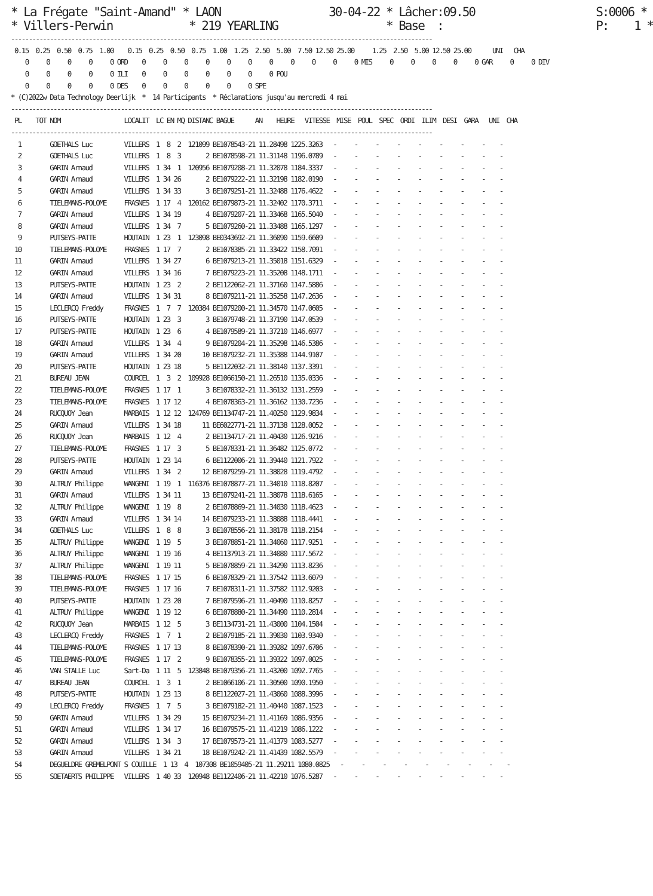* La Frégate "Saint-Amand" * LAON                 30-04-22 * Lâcher:09.50                   S:0006 *
* Villers-Perwin            * 219 YEARLING                 * Base  :                        P:    1 *
-----------------------------------------------------------------------------------------------------------------------
 0.15  0.25  0.50  0.75  1.00    0.15  0.25  0.50  0.75  1.00  1.25  2.50  5.00  7.50 12.50 25.00     1.25  2.50  5.00 12.50 25.00      UNI   CHA
    0     0     0     0     0 ORD    0     0     0     0     0     0     0     0     0     0     0 MIS     0     0     0     0     0 GAR     0     0 DIV
    0     0     0     0     0 ILI    0     0     0     0     0     0     0 POU
    0     0     0     0     0 DES    0     0     0     0     0     0 SPE
* (C)2022w Data Technology Deerlijk  *  14 Participants  * Réclamations jusqu'au mercredi 4 mai
-----------------------------------------------------------------------------------------------------------------------
 PL    TOT NOM                  LOCALIT  LC EN MQ DISTANC BAGUE      AN    HEURE   VITESSE  MISE  POUL  SPEC  ORDI  ILIM  DESI  GARA   UNI  CHA
-----------------------------------------------------------------------------------------------------------------------
  1        GOETHALS Luc         VILLERS  1  8  2  121099 BE1078543-21 11.28498 1225.3263   -     -     -     -     -     -     -     -    -
  2        GOETHALS Luc         VILLERS  1  8  3       2 BE1078598-21 11.31148 1196.0789   -     -     -     -     -     -     -     -    -
  3        GARIN Arnaud         VILLERS  1 34  1  120956 BE1079208-21 11.32078 1184.3337   -     -     -     -     -     -     -     -    -
  4        GARIN Arnaud         VILLERS  1 34 26       2 BE1079222-21 11.32198 1182.0190   -     -     -     -     -     -     -     -    -
  5        GARIN Arnaud         VILLERS  1 34 33       3 BE1079251-21 11.32488 1176.4622   -     -     -     -     -     -     -     -    -
  6        TIELEMANS-POLOME     FRASNES  1 17  4  120162 BE1079873-21 11.32402 1170.3711   -     -     -     -     -     -     -     -    -
  7        GARIN Arnaud         VILLERS  1 34 19       4 BE1079207-21 11.33468 1165.5040   -     -     -     -     -     -     -     -    -
  8        GARIN Arnaud         VILLERS  1 34  7       5 BE1079260-21 11.33488 1165.1297   -     -     -     -     -     -     -     -    -
  9        PUTSEYS-PATTE        HOUTAIN  1 23  1  123098 BE0343692-21 11.36090 1159.6609   -     -     -     -     -     -     -     -    -
 10        TIELEMANS-POLOME     FRASNES  1 17  7       2 BE1078385-21 11.33422 1158.7091   -     -     -     -     -     -     -     -    -
 11        GARIN Arnaud         VILLERS  1 34 27       6 BE1079213-21 11.35018 1151.6329   -     -     -     -     -     -     -     -    -
 12        GARIN Arnaud         VILLERS  1 34 16       7 BE1079223-21 11.35208 1148.1711   -     -     -     -     -     -     -     -    -
 13        PUTSEYS-PATTE        HOUTAIN  1 23  2       2 BE1122062-21 11.37160 1147.5886   -     -     -     -     -     -     -     -    -
 14        GARIN Arnaud         VILLERS  1 34 31       8 BE1079211-21 11.35258 1147.2636   -     -     -     -     -     -     -     -    -
 15        LECLERCQ Freddy      FRASNES  1  7  7  120384 BE1079200-21 11.34570 1147.0605   -     -     -     -     -     -     -     -    -
 16        PUTSEYS-PATTE        HOUTAIN  1 23  3       3 BE1079748-21 11.37190 1147.0539   -     -     -     -     -     -     -     -    -
 17        PUTSEYS-PATTE        HOUTAIN  1 23  6       4 BE1079589-21 11.37210 1146.6977   -     -     -     -     -     -     -     -    -
 18        GARIN Arnaud         VILLERS  1 34  4       9 BE1079204-21 11.35298 1146.5386   -     -     -     -     -     -     -     -    -
 19        GARIN Arnaud         VILLERS  1 34 20      10 BE1079232-21 11.35388 1144.9107   -     -     -     -     -     -     -     -    -
 20        PUTSEYS-PATTE        HOUTAIN  1 23 18       5 BE1122032-21 11.38140 1137.3391   -     -     -     -     -     -     -     -    -
 21        BUREAU JEAN          COURCEL  1  3  2  109928 BE1066150-21 11.26510 1135.0336   -     -     -     -     -     -     -     -    -
 22        TIELEMANS-POLOME     FRASNES  1 17  1       3 BE1078332-21 11.36132 1131.2559   -     -     -     -     -     -     -     -    -
 23        TIELEMANS-POLOME     FRASNES  1 17 12       4 BE1078363-21 11.36162 1130.7236   -     -     -     -     -     -     -     -    -
 24        RUCQUOY Jean         MARBAIS  1 12 12  124769 BE1134747-21 11.40250 1129.9834   -     -     -     -     -     -     -     -    -
 25        GARIN Arnaud         VILLERS  1 34 18      11 BE6022771-21 11.37138 1128.0052   -     -     -     -     -     -     -     -    -
 26        RUCQUOY Jean         MARBAIS  1 12  4       2 BE1134717-21 11.40430 1126.9216   -     -     -     -     -     -     -     -    -
 27        TIELEMANS-POLOME     FRASNES  1 17  3       5 BE1078331-21 11.36482 1125.0772   -     -     -     -     -     -     -     -    -
 28        PUTSEYS-PATTE        HOUTAIN  1 23 14       6 BE1122006-21 11.39440 1121.7922   -     -     -     -     -     -     -     -    -
 29        GARIN Arnaud         VILLERS  1 34  2      12 BE1079259-21 11.38028 1119.4792   -     -     -     -     -     -     -     -    -
 30        ALTRUY Philippe      WANGENI  1 19  1  116376 BE1078877-21 11.34010 1118.8207   -     -     -     -     -     -     -     -    -
 31        GARIN Arnaud         VILLERS  1 34 11      13 BE1079241-21 11.38078 1118.6165   -     -     -     -     -     -     -     -    -
 32        ALTRUY Philippe      WANGENI  1 19  8       2 BE1078869-21 11.34030 1118.4623   -     -     -     -     -     -     -     -    -
 33        GARIN Arnaud         VILLERS  1 34 14      14 BE1079233-21 11.38088 1118.4441   -     -     -     -     -     -     -     -    -
 34        GOETHALS Luc         VILLERS  1  8  8       3 BE1078556-21 11.38178 1118.2154   -     -     -     -     -     -     -     -    -
 35        ALTRUY Philippe      WANGENI  1 19  5       3 BE1078851-21 11.34060 1117.9251   -     -     -     -     -     -     -     -    -
 36        ALTRUY Philippe      WANGENI  1 19 16       4 BE1137913-21 11.34080 1117.5672   -     -     -     -     -     -     -     -    -
 37        ALTRUY Philippe      WANGENI  1 19 11       5 BE1078859-21 11.34290 1113.8236   -     -     -     -     -     -     -     -    -
 38        TIELEMANS-POLOME     FRASNES  1 17 15       6 BE1078329-21 11.37542 1113.6079   -     -     -     -     -     -     -     -    -
 39        TIELEMANS-POLOME     FRASNES  1 17 16       7 BE1078311-21 11.37582 1112.9203   -     -     -     -     -     -     -     -    -
 40        PUTSEYS-PATTE        HOUTAIN  1 23 20       7 BE1079596-21 11.40490 1110.8257   -     -     -     -     -     -     -     -    -
 41        ALTRUY Philippe      WANGENI  1 19 12       6 BE1078880-21 11.34490 1110.2814   -     -     -     -     -     -     -     -    -
 42        RUCQUOY Jean         MARBAIS  1 12  5       3 BE1134731-21 11.43000 1104.1504   -     -     -     -     -     -     -     -    -
 43        LECLERCQ Freddy      FRASNES  1  7  1       2 BE1079185-21 11.39030 1103.9340   -     -     -     -     -     -     -     -    -
 44        TIELEMANS-POLOME     FRASNES  1 17 13       8 BE1078390-21 11.39282 1097.6706   -     -     -     -     -     -     -     -    -
 45        TIELEMANS-POLOME     FRASNES  1 17  2       9 BE1078355-21 11.39322 1097.0025   -     -     -     -     -     -     -     -    -
 46        VAN STALLE Luc       Sart-Da  1 11  5  123848 BE1079356-21 11.43200 1092.7765   -     -     -     -     -     -     -     -    -
 47        BUREAU JEAN          COURCEL  1  3  1       2 BE1066106-21 11.30500 1090.1950   -     -     -     -     -     -     -     -    -
 48        PUTSEYS-PATTE        HOUTAIN  1 23 13       8 BE1122027-21 11.43060 1088.3996   -     -     -     -     -     -     -     -    -
 49        LECLERCQ Freddy      FRASNES  1  7  5       3 BE1079182-21 11.40440 1087.1523   -     -     -     -     -     -     -     -    -
 50        GARIN Arnaud         VILLERS  1 34 29      15 BE1079234-21 11.41169 1086.9356   -     -     -     -     -     -     -     -    -
 51        GARIN Arnaud         VILLERS  1 34 17      16 BE1079575-21 11.41219 1086.1222   -     -     -     -     -     -     -     -    -
 52        GARIN Arnaud         VILLERS  1 34  3      17 BE1079573-21 11.41379 1083.5277   -     -     -     -     -     -     -     -    -
 53        GARIN Arnaud         VILLERS  1 34 21      18 BE1079242-21 11.41439 1082.5579   -     -     -     -     -     -     -     -    -
 54        DEGUELDRE GREMELPONT S COUILLE  1 13  4  107308 BE1059405-21 11.29211 1080.0825   -     -     -     -     -     -     -     -    -
 55        SOETAERTS PHILIPPE   VILLERS  1 40 33  120948 BE1122406-21 11.42210 1076.5287   -     -     -     -     -     -     -     -    -